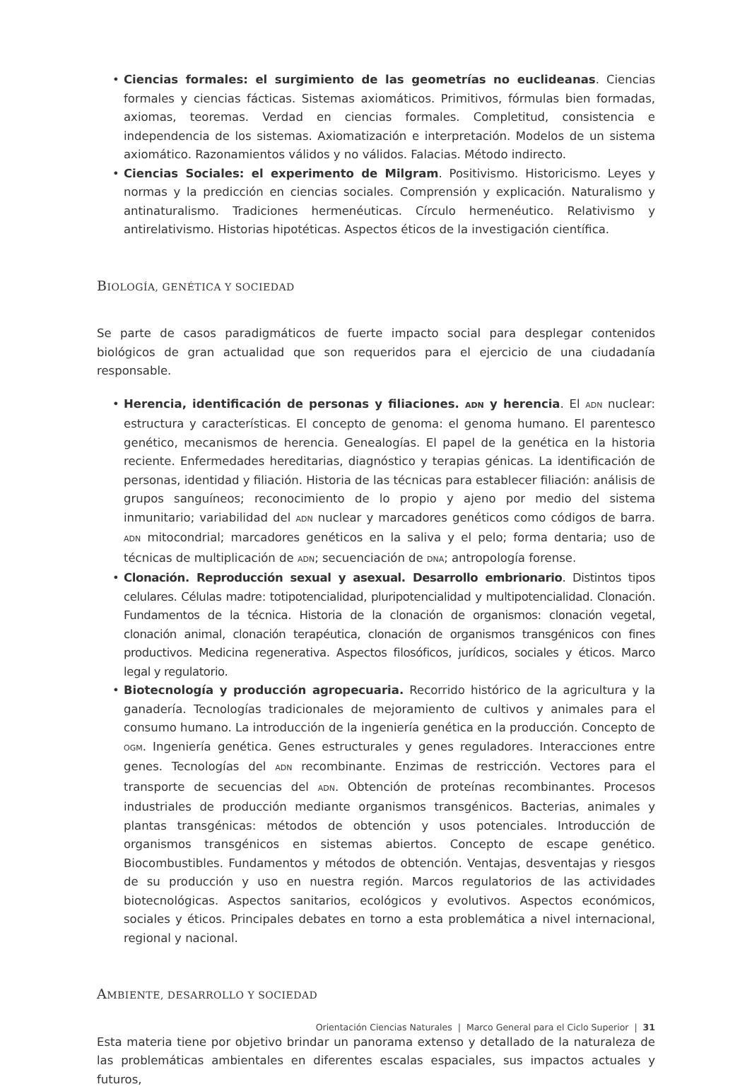• Ciencias formales: el surgimiento de las geometrías no euclideanas. Ciencias formales y ciencias fácticas. Sistemas axiomáticos. Primitivos, fórmulas bien formadas, axiomas, teoremas. Verdad en ciencias formales. Completitud, consistencia e independencia de los sistemas. Axiomatización e interpretación. Modelos de un sistema axiomático. Razonamientos válidos y no válidos. Falacias. Método indirecto.
• Ciencias Sociales: el experimento de Milgram. Positivismo. Historicismo. Leyes y normas y la predicción en ciencias sociales. Comprensión y explicación. Naturalismo y antinaturalismo. Tradiciones hermenéuticas. Círculo hermenéutico. Relativismo y antirelativismo. Historias hipotéticas. Aspectos éticos de la investigación científica.
BIOLOGÍA, GENÉTICA Y SOCIEDAD
Se parte de casos paradigmáticos de fuerte impacto social para desplegar contenidos biológicos de gran actualidad que son requeridos para el ejercicio de una ciudadanía responsable.
• Herencia, identificación de personas y filiaciones. ADN y herencia. El ADN nuclear: estructura y características. El concepto de genoma: el genoma humano. El parentesco genético, mecanismos de herencia. Genealogías. El papel de la genética en la historia reciente. Enfermedades hereditarias, diagnóstico y terapias génicas. La identificación de personas, identidad y filiación. Historia de las técnicas para establecer filiación: análisis de grupos sanguíneos; reconocimiento de lo propio y ajeno por medio del sistema inmunitario; variabilidad del ADN nuclear y marcadores genéticos como códigos de barra. ADN mitocondrial; marcadores genéticos en la saliva y el pelo; forma dentaria; uso de técnicas de multiplicación de ADN; secuenciación de DNA; antropología forense.
• Clonación. Reproducción sexual y asexual. Desarrollo embrionario. Distintos tipos celulares. Células madre: totipotencialidad, pluripotencialidad y multipotencialidad. Clonación. Fundamentos de la técnica. Historia de la clonación de organismos: clonación vegetal, clonación animal, clonación terapéutica, clonación de organismos transgénicos con fines productivos. Medicina regenerativa. Aspectos filosóficos, jurídicos, sociales y éticos. Marco legal y regulatorio.
• Biotecnología y producción agropecuaria. Recorrido histórico de la agricultura y la ganadería. Tecnologías tradicionales de mejoramiento de cultivos y animales para el consumo humano. La introducción de la ingeniería genética en la producción. Concepto de OGM. Ingeniería genética. Genes estructurales y genes reguladores. Interacciones entre genes. Tecnologías del ADN recombinante. Enzimas de restricción. Vectores para el transporte de secuencias del ADN. Obtención de proteínas recombinantes. Procesos industriales de producción mediante organismos transgénicos. Bacterias, animales y plantas transgénicas: métodos de obtención y usos potenciales. Introducción de organismos transgénicos en sistemas abiertos. Concepto de escape genético. Biocombustibles. Fundamentos y métodos de obtención. Ventajas, desventajas y riesgos de su producción y uso en nuestra región. Marcos regulatorios de las actividades biotecnológicas. Aspectos sanitarios, ecológicos y evolutivos. Aspectos económicos, sociales y éticos. Principales debates en torno a esta problemática a nivel internacional, regional y nacional.
AMBIENTE, DESARROLLO Y SOCIEDAD
Esta materia tiene por objetivo brindar un panorama extenso y detallado de la naturaleza de las problemáticas ambientales en diferentes escalas espaciales, sus impactos actuales y futuros,
Orientación Ciencias Naturales | Marco General para el Ciclo Superior | 31